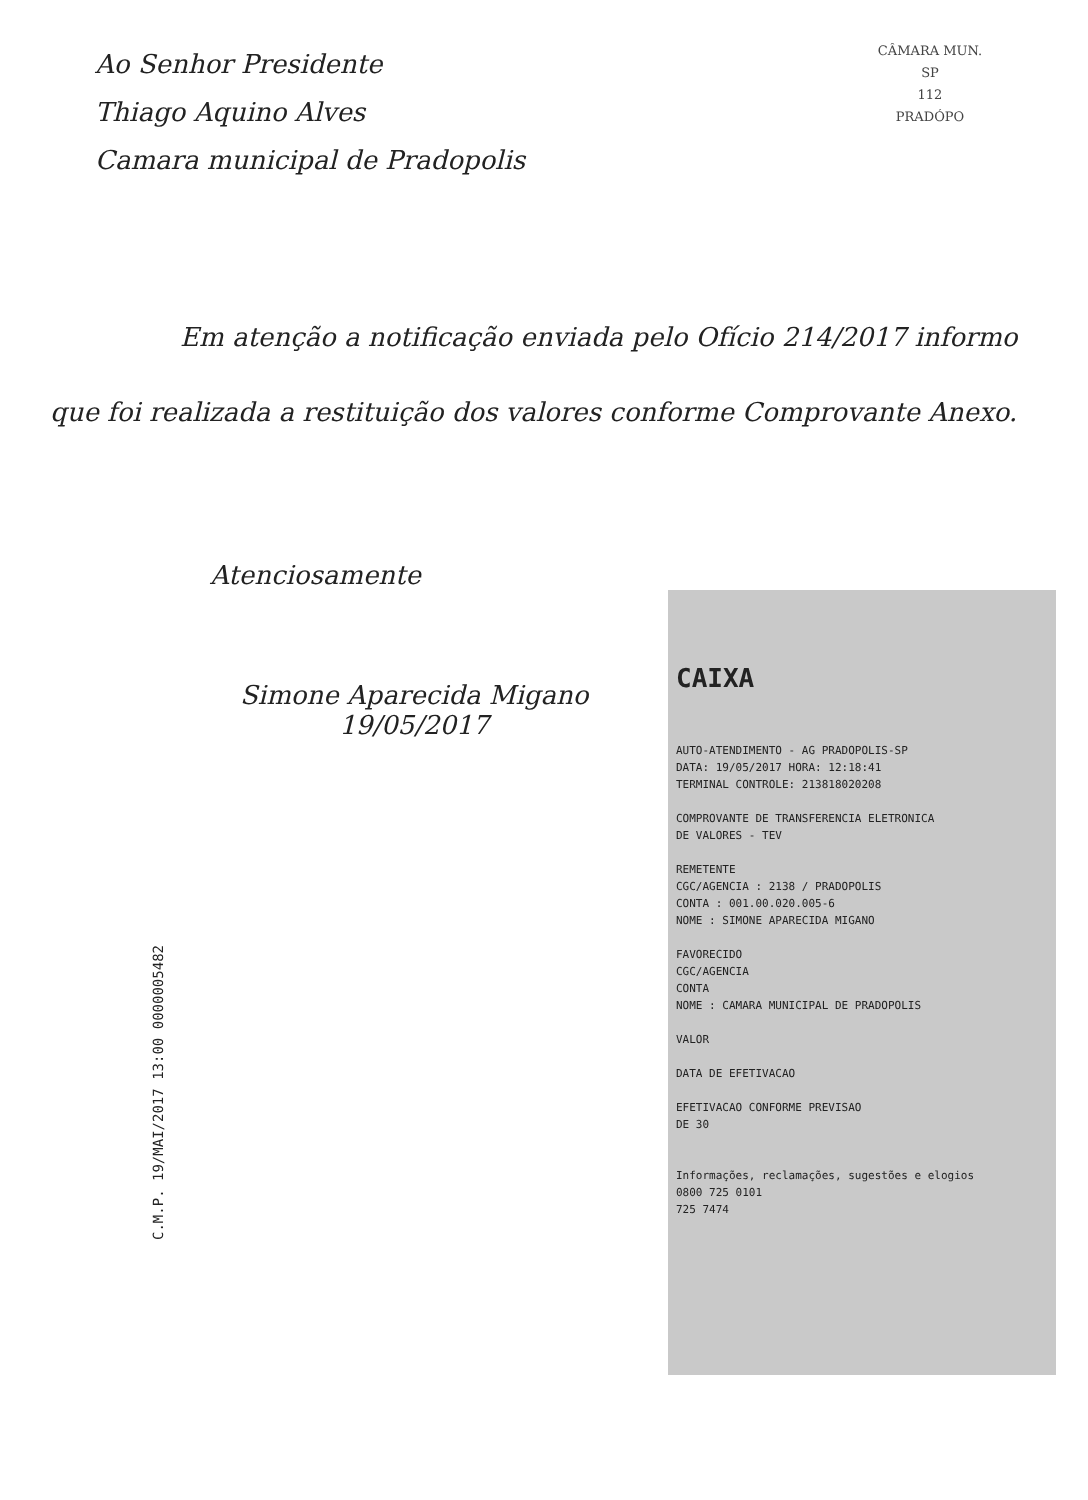Ao Senhor Presidente
Thiago Aquino Alves
Camara municipal de Pradopolis
CÂMARA MUN.
SP
112
PRADÓPO
Em atenção a notificação enviada pelo Ofício 214/2017 informo que foi realizada a restituição dos valores conforme Comprovante Anexo.
Atenciosamente
Simone Aparecida Migano
19/05/2017
C.M.P. 19/MAI/2017 13:00 0000005482
CAIXA
AUTO-ATENDIMENTO - AG PRADOPOLIS-SP
DATA: 19/05/2017 HORA: 12:18:41
TERMINAL CONTROLE: 213818020208
COMPROVANTE DE TRANSFERENCIA ELETRONICA
DE VALORES - TEV
REMETENTE
CGC/AGENCIA : 2138 / PRADOPOLIS
CONTA : 001.00.020.005-6
NOME : SIMONE APARECIDA MIGANO
FAVORECIDO
CGC/AGENCIA
CONTA
NOME : CAMARA MUNICIPAL DE PRADOPOLIS
VALOR
DATA DE EFETIVACAO
EFETIVACAO CONFORME PREVISAO
DE 30
Informações, reclamações, sugestões e elogios
0800 725 0101
725 7474